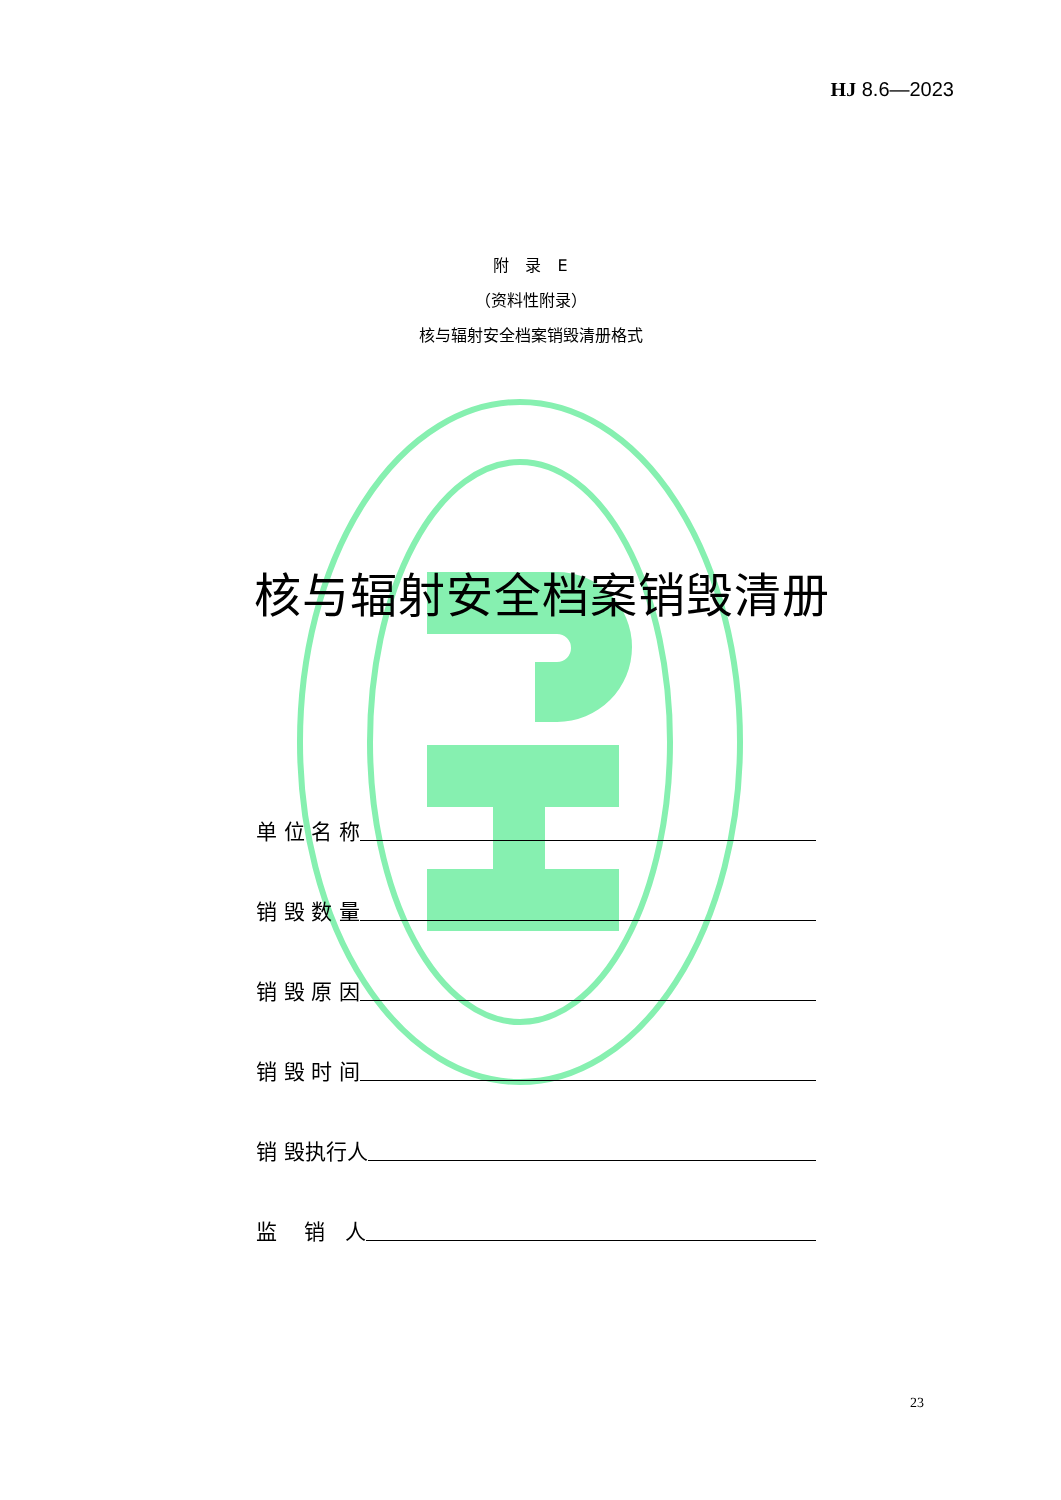HJ 8.6—2023
附　录　E
（资料性附录）
核与辐射安全档案销毁清册格式
核与辐射安全档案销毁清册
单 位 名 称
销 毁 数 量
销 毁 原 因
销 毁 时 间
销 毁执行人
监 销 人
23